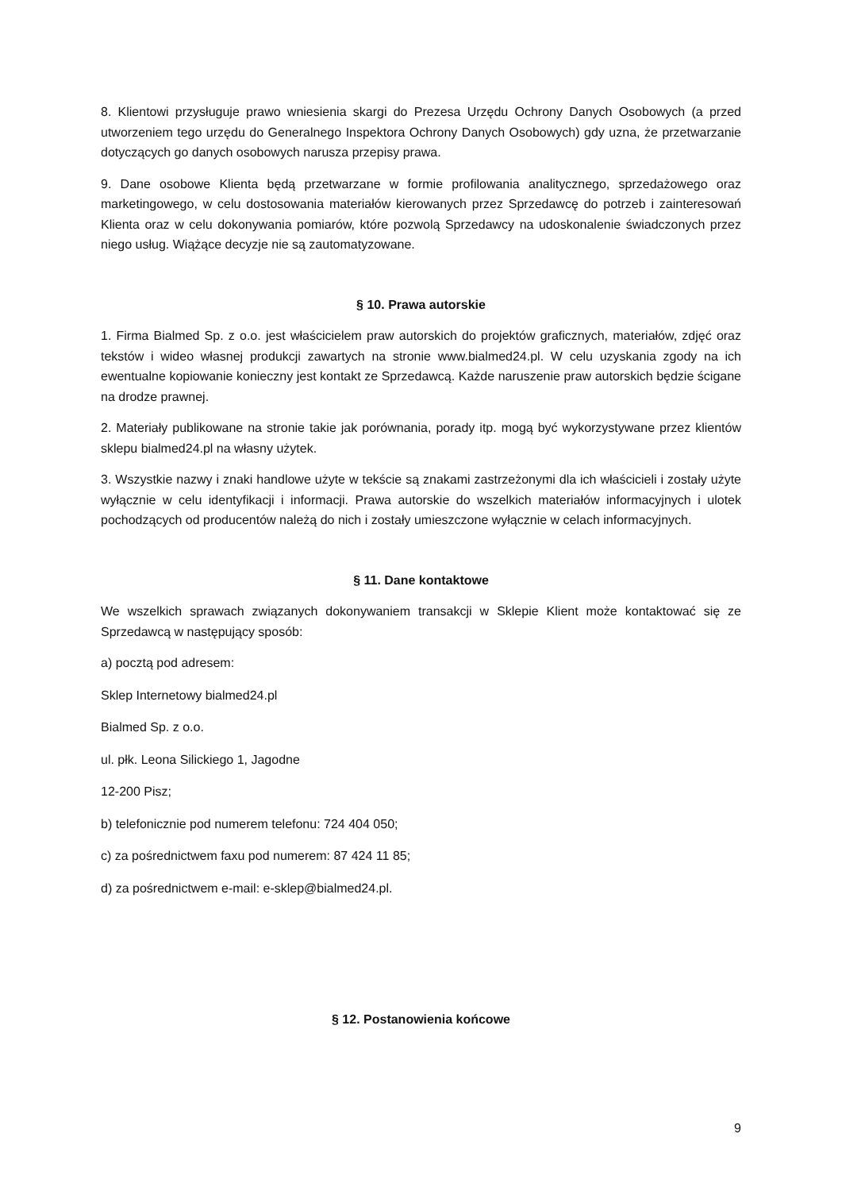8. Klientowi przysługuje prawo wniesienia skargi do Prezesa Urzędu Ochrony Danych Osobowych (a przed utworzeniem tego urzędu do Generalnego Inspektora Ochrony Danych Osobowych) gdy uzna, że przetwarzanie dotyczących go danych osobowych narusza przepisy prawa.
9. Dane osobowe Klienta będą przetwarzane w formie profilowania analitycznego, sprzedażowego oraz marketingowego, w celu dostosowania materiałów kierowanych przez Sprzedawcę do potrzeb i zainteresowań Klienta oraz w celu dokonywania pomiarów, które pozwolą Sprzedawcy na udoskonalenie świadczonych przez niego usług. Wiążące decyzje nie są zautomatyzowane.
§ 10. Prawa autorskie
1. Firma Bialmed Sp. z o.o. jest właścicielem praw autorskich do projektów graficznych, materiałów, zdjęć oraz tekstów i wideo własnej produkcji zawartych na stronie www.bialmed24.pl. W celu uzyskania zgody na ich ewentualne kopiowanie konieczny jest kontakt ze Sprzedawcą. Każde naruszenie praw autorskich będzie ścigane na drodze prawnej.
2. Materiały publikowane na stronie takie jak porównania, porady itp. mogą być wykorzystywane przez klientów sklepu bialmed24.pl na własny użytek.
3. Wszystkie nazwy i znaki handlowe użyte w tekście są znakami zastrzeżonymi dla ich właścicieli i zostały użyte wyłącznie w celu identyfikacji i informacji. Prawa autorskie do wszelkich materiałów informacyjnych i ulotek pochodzących od producentów należą do nich i zostały umieszczone wyłącznie w celach informacyjnych.
§ 11. Dane kontaktowe
We wszelkich sprawach związanych dokonywaniem transakcji w Sklepie Klient może kontaktować się ze Sprzedawcą w następujący sposób:
a) pocztą pod adresem:
Sklep Internetowy bialmed24.pl
Bialmed Sp. z o.o.
ul. płk. Leona Silickiego 1, Jagodne
12-200 Pisz;
b) telefonicznie pod numerem telefonu: 724 404 050;
c) za pośrednictwem faxu pod numerem: 87 424 11 85;
d) za pośrednictwem e-mail: e-sklep@bialmed24.pl.
§ 12. Postanowienia końcowe
9